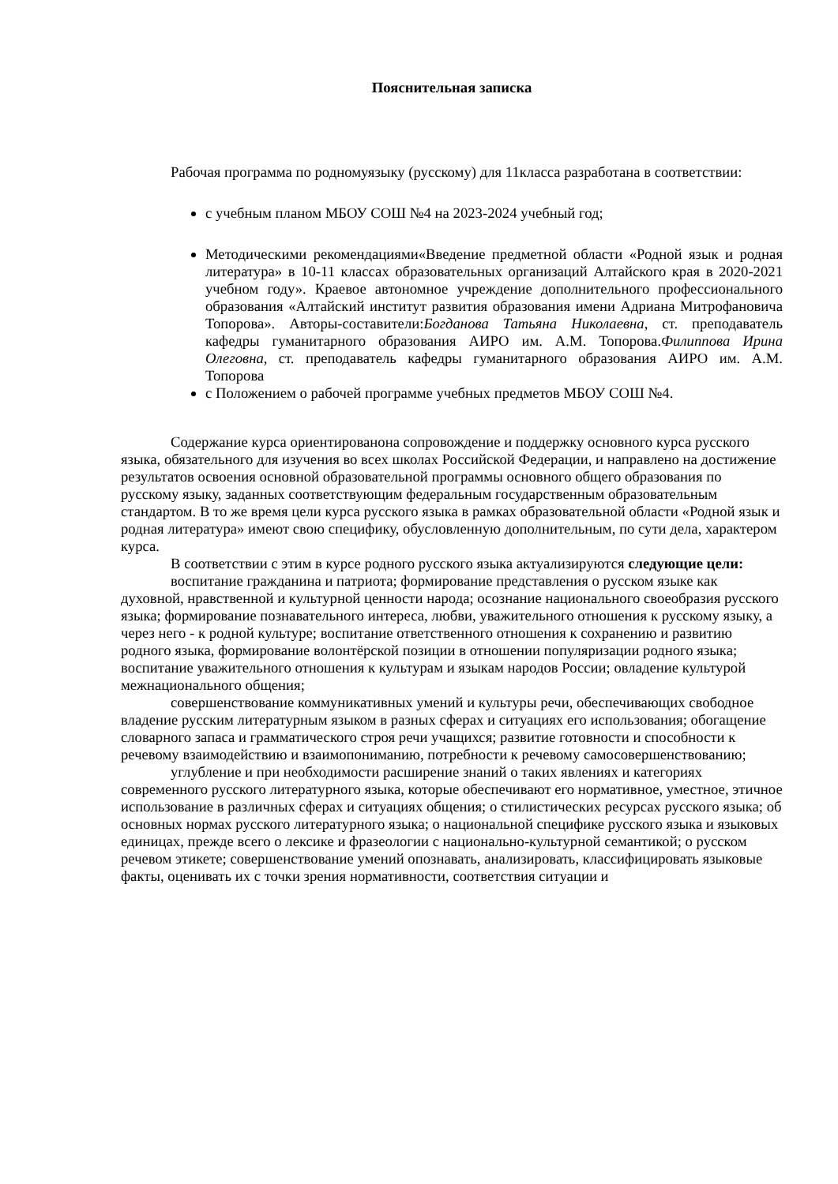Пояснительная записка
Рабочая программа по родномуязыку (русскому) для 11класса разработана в соответствии:
с учебным планом МБОУ СОШ №4 на 2023-2024 учебный год;
Методическими рекомендациями«Введение предметной области «Родной язык и родная литература» в 10-11 классах образовательных организаций Алтайского края в 2020-2021 учебном году». Краевое автономное учреждение дополнительного профессионального образования «Алтайский институт развития образования имени Адриана Митрофановича Топорова». Авторы-составители:Богданова Татьяна Николаевна, ст. преподаватель кафедры гуманитарного образования АИРО им. А.М. Топорова.Филиппова Ирина Олеговна, ст. преподаватель кафедры гуманитарного образования АИРО им. А.М. Топорова
с Положением о рабочей программе учебных предметов МБОУ СОШ №4.
Содержание курса ориентированона сопровождение и поддержку основного курса русского языка, обязательного для изучения во всех школах Российской Федерации, и направлено на достижение результатов освоения основной образовательной программы основного общего образования по русскому языку, заданных соответствующим федеральным государственным образовательным стандартом. В то же время цели курса русского языка в рамках образовательной области «Родной язык и родная литература» имеют свою специфику, обусловленную дополнительным, по сути дела, характером курса.
В соответствии с этим в курсе родного русского языка актуализируются следующие цели:
воспитание гражданина и патриота; формирование представления о русском языке как духовной, нравственной и культурной ценности народа; осознание национального своеобразия русского языка; формирование познавательного интереса, любви, уважительного отношения к русскому языку, а через него - к родной культуре; воспитание ответственного отношения к сохранению и развитию родного языка, формирование волонтёрской позиции в отношении популяризации родного языка; воспитание уважительного отношения к культурам и языкам народов России; овладение культурой межнационального общения;
совершенствование коммуникативных умений и культуры речи, обеспечивающих свободное владение русским литературным языком в разных сферах и ситуациях его использования; обогащение словарного запаса и грамматического строя речи учащихся; развитие готовности и способности к речевому взаимодействию и взаимопониманию, потребности к речевому самосовершенствованию;
углубление и при необходимости расширение знаний о таких явлениях и категориях современного русского литературного языка, которые обеспечивают его нормативное, уместное, этичное использование в различных сферах и ситуациях общения; о стилистических ресурсах русского языка; об основных нормах русского литературного языка; о национальной специфике русского языка и языковых единицах, прежде всего о лексике и фразеологии с национально-культурной семантикой; о русском речевом этикете; совершенствование умений опознавать, анализировать, классифицировать языковые факты, оценивать их с точки зрения нормативности, соответствия ситуации и